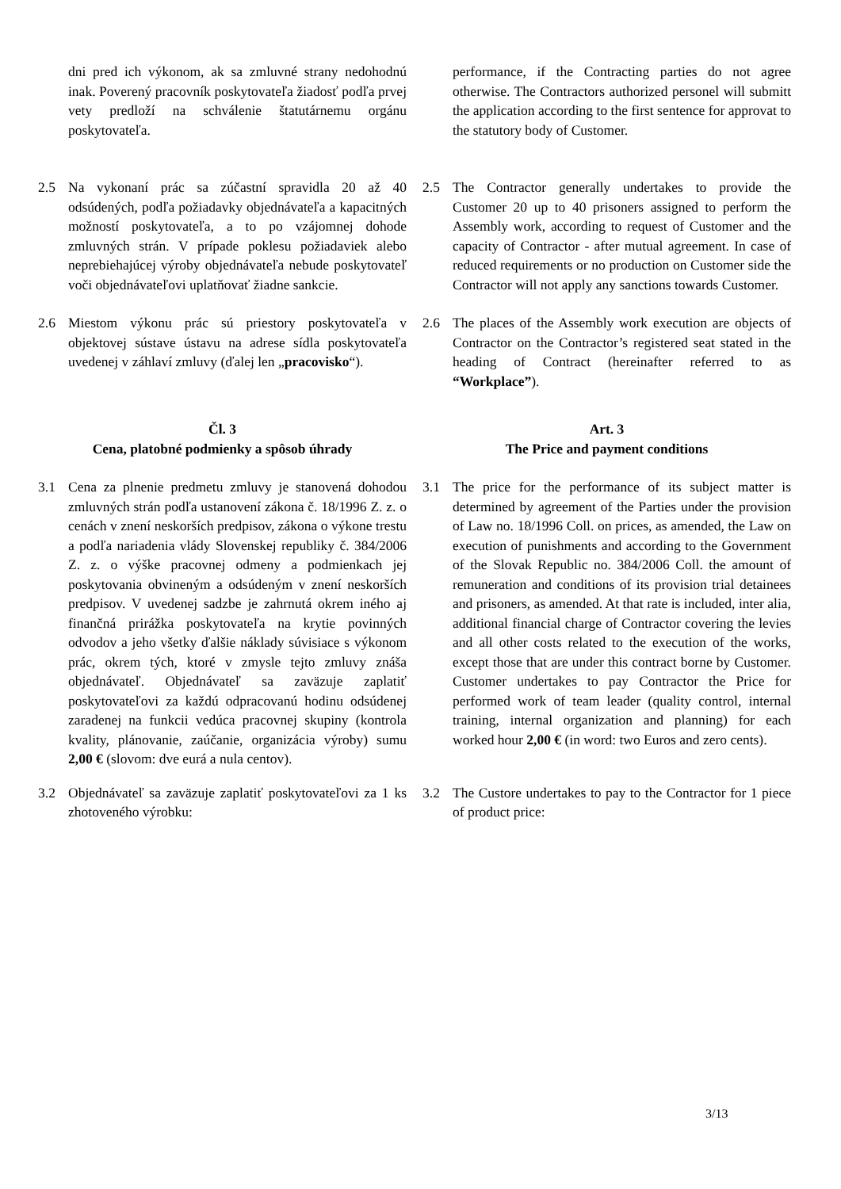dni pred ich výkonom, ak sa zmluvné strany nedohodnú inak. Poverený pracovník poskytovateľa žiadosť podľa prvej vety predloží na schválenie štatutárnemu orgánu poskytovateľa.
performance, if the Contracting parties do not agree otherwise. The Contractors authorized personel will submitt the application according to the first sentence for approvat to the statutory body of Customer.
2.5 Na vykonaní prác sa zúčastní spravidla 20 až 40 odsúdených, podľa požiadavky objednávateľa a kapacitných možností poskytovateľa, a to po vzájomnej dohode zmluvných strán. V prípade poklesu požiadaviek alebo neprebiehajúcej výroby objednávateľa nebude poskytovateľ voči objednávateľovi uplatňovať žiadne sankcie.
2.5 The Contractor generally undertakes to provide the Customer 20 up to 40 prisoners assigned to perform the Assembly work, according to request of Customer and the capacity of Contractor - after mutual agreement. In case of reduced requirements or no production on Customer side the Contractor will not apply any sanctions towards Customer.
2.6 Miestom výkonu prác sú priestory poskytovateľa v objektovej sústave ústavu na adrese sídla poskytovateľa uvedenej v záhlaví zmluvy (ďalej len „pracovisko“).
2.6 The places of the Assembly work execution are objects of Contractor on the Contractor’s registered seat stated in the heading of Contract (hereinafter referred to as “Workplace”).
Čl. 3
Cena, platobné podmienky a spôsob úhrady
Art. 3
The Price and payment conditions
3.1 Cena za plnenie predmetu zmluvy je stanovená dohodou zmluvných strán podľa ustanovení zákona č. 18/1996 Z. z. o cenách v znení neskorších predpisov, zákona o výkone trestu a podľa nariadenia vlády Slovenskej republiky č. 384/2006 Z. z. o výške pracovnej odmeny a podmienkach jej poskytovania obvineným a odsúdeným v znení neskorších predpisov. V uvedenej sadzbe je zahrnutá okrem iného aj finančná prirážka poskytovateľa na krytie povinných odvodov a jeho všetky ďalšie náklady súvisiace s výkonom prác, okrem tých, ktoré v zmysle tejto zmluvy znáša objednávateľ. Objednávateľ sa zaväzuje zaplatiť poskytovateľovi za každú odpracovanú hodinu odsúdenej zaradenej na funkcii vedúca pracovnej skupiny (kontrola kvality, plánovanie, zaúčanie, organizácia výroby) sumu 2,00 € (slovom: dve eurá a nula centov).
3.1 The price for the performance of its subject matter is determined by agreement of the Parties under the provision of Law no. 18/1996 Coll. on prices, as amended, the Law on execution of punishments and according to the Government of the Slovak Republic no. 384/2006 Coll. the amount of remuneration and conditions of its provision trial detainees and prisoners, as amended. At that rate is included, inter alia, additional financial charge of Contractor covering the levies and all other costs related to the execution of the works, except those that are under this contract borne by Customer. Customer undertakes to pay Contractor the Price for performed work of team leader (quality control, internal training, internal organization and planning) for each worked hour 2,00 € (in word: two Euros and zero cents).
3.2 Objednávateľ sa zaväzuje zaplatiť poskytovateľovi za 1 ks zhotoveného výrobku:
3.2 The Custore undertakes to pay to the Contractor for 1 piece of product price:
3/13